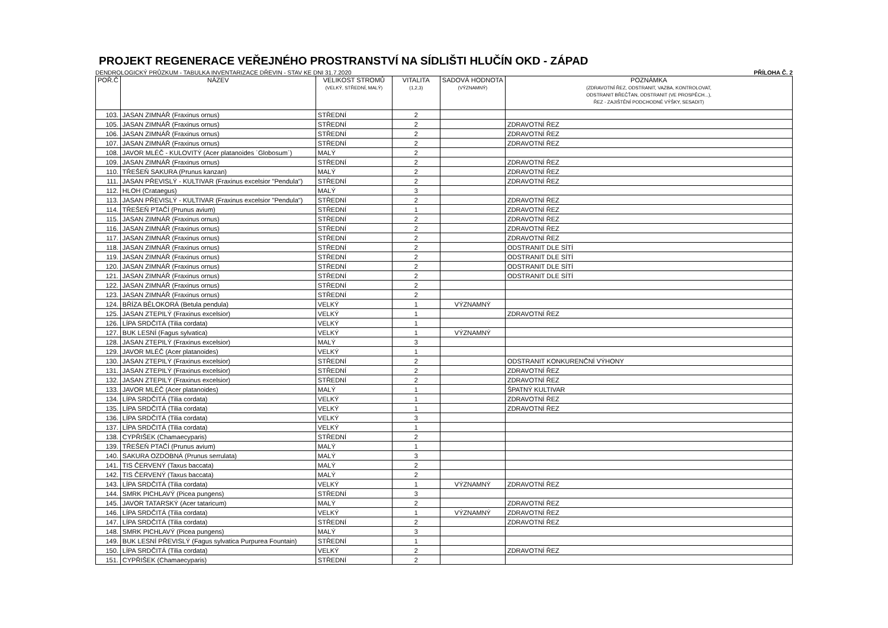PROJEKT REGENERACE VEŘEJNÉHO PROSTRANSTVÍ NA SÍDLIŠTI HLUČÍN OKD - ZÁPAD
DENDROLOGICKÝ PRŮZKUM - TABULKA INVENTARIZACE DŘEVIN - STAV KE DNI 31.7.2020 PŘÍLOHA Č. 2
| POŘ.Č | NÁZEV | VELIKOST STROMŮ (VELKÝ, STŘEDNÍ, MALÝ) | VITALITA (1,2,3) | SADOVÁ HODNOTA (VÝZNAMNÝ) | POZNÁMKA (ZDRAVOTNÍ ŘEZ, ODSTRANIT, VAZBA, KONTROLOVAT, ODSTRANIT BŘEČŤAN, ODSTRANIT (VE PROSPĚCH...), ŘEZ - ZAJIŠTĚNÍ PODCHODNÉ VÝŠKY, SESADIT) |
| --- | --- | --- | --- | --- | --- |
| 103. | JASAN ZIMNÁŘ (Fraxinus ornus) | STŘEDNÍ | 2 | | |
| 105. | JASAN ZIMNÁŘ (Fraxinus ornus) | STŘEDNÍ | 2 | | ZDRAVOTNÍ ŘEZ |
| 106. | JASAN ZIMNÁŘ (Fraxinus ornus) | STŘEDNÍ | 2 | | ZDRAVOTNÍ ŘEZ |
| 107. | JASAN ZIMNÁŘ (Fraxinus ornus) | STŘEDNÍ | 2 | | ZDRAVOTNÍ ŘEZ |
| 108. | JAVOR MLÉČ - KULOVITÝ (Acer platanoides ´Globosum´) | MALÝ | 2 | | |
| 109. | JASAN ZIMNÁŘ (Fraxinus ornus) | STŘEDNÍ | 2 | | ZDRAVOTNÍ ŘEZ |
| 110. | TŘEŠEŇ SAKURA (Prunus kanzan) | MALÝ | 2 | | ZDRAVOTNÍ ŘEZ |
| 111. | JASAN PŘEVISLÝ - KULTIVAR (Fraxinus excelsior "Pendula") | STŘEDNÍ | 2 | | ZDRAVOTNÍ ŘEZ |
| 112. | HLOH (Crataegus) | MALÝ | 3 | | |
| 113. | JASAN PŘEVISLÝ - KULTIVAR (Fraxinus excelsior "Pendula") | STŘEDNÍ | 2 | | ZDRAVOTNÍ ŘEZ |
| 114. | TŘEŠEŇ PTAČÍ (Prunus avium) | STŘEDNÍ | 1 | | ZDRAVOTNÍ ŘEZ |
| 115. | JASAN ZIMNÁŘ (Fraxinus ornus) | STŘEDNÍ | 2 | | ZDRAVOTNÍ ŘEZ |
| 116. | JASAN ZIMNÁŘ (Fraxinus ornus) | STŘEDNÍ | 2 | | ZDRAVOTNÍ ŘEZ |
| 117. | JASAN ZIMNÁŘ (Fraxinus ornus) | STŘEDNÍ | 2 | | ZDRAVOTNÍ ŘEZ |
| 118. | JASAN ZIMNÁŘ (Fraxinus ornus) | STŘEDNÍ | 2 | | ODSTRANIT DLE SÍTÍ |
| 119. | JASAN ZIMNÁŘ (Fraxinus ornus) | STŘEDNÍ | 2 | | ODSTRANIT DLE SÍTÍ |
| 120. | JASAN ZIMNÁŘ (Fraxinus ornus) | STŘEDNÍ | 2 | | ODSTRANIT DLE SÍTÍ |
| 121. | JASAN ZIMNÁŘ (Fraxinus ornus) | STŘEDNÍ | 2 | | ODSTRANIT DLE SÍTÍ |
| 122. | JASAN ZIMNÁŘ (Fraxinus ornus) | STŘEDNÍ | 2 | | |
| 123. | JASAN ZIMNÁŘ (Fraxinus ornus) | STŘEDNÍ | 2 | | |
| 124. | BŘÍZA BĚLOKORÁ (Betula pendula) | VELKÝ | 1 | VÝZNAMNÝ | |
| 125. | JASAN ZTEPILÝ (Fraxinus excelsior) | VELKÝ | 1 | | ZDRAVOTNÍ ŘEZ |
| 126. | LÍPA SRDČITÁ (Tilia cordata) | VELKÝ | 1 | | |
| 127. | BUK LESNÍ (Fagus sylvatica) | VELKÝ | 1 | VÝZNAMNÝ | |
| 128. | JASAN ZTEPILÝ (Fraxinus excelsior) | MALÝ | 3 | | |
| 129. | JAVOR MLÉČ (Acer platanoides) | VELKÝ | 1 | | |
| 130. | JASAN ZTEPILÝ (Fraxinus excelsior) | STŘEDNÍ | 2 | | ODSTRANIT KONKURENČNÍ VÝHONY |
| 131. | JASAN ZTEPILÝ (Fraxinus excelsior) | STŘEDNÍ | 2 | | ZDRAVOTNÍ ŘEZ |
| 132. | JASAN ZTEPILÝ (Fraxinus excelsior) | STŘEDNÍ | 2 | | ZDRAVOTNÍ ŘEZ |
| 133. | JAVOR MLÉČ (Acer platanoides) | MALÝ | 1 | | ŠPATNÝ KULTIVAR |
| 134. | LÍPA SRDČITÁ (Tilia cordata) | VELKÝ | 1 | | ZDRAVOTNÍ ŘEZ |
| 135. | LÍPA SRDČITÁ (Tilia cordata) | VELKÝ | 1 | | ZDRAVOTNÍ ŘEZ |
| 136. | LÍPA SRDČITÁ (Tilia cordata) | VELKÝ | 3 | | |
| 137. | LÍPA SRDČITÁ (Tilia cordata) | VELKÝ | 1 | | |
| 138. | CYPŘIŠEK (Chamaecyparis) | STŘEDNÍ | 2 | | |
| 139. | TŘEŠEŇ PTAČÍ (Prunus avium) | MALÝ | 1 | | |
| 140. | SAKURA OZDOBNÁ (Prunus serrulata) | MALÝ | 3 | | |
| 141. | TIS ČERVENÝ (Taxus baccata) | MALÝ | 2 | | |
| 142. | TIS ČERVENÝ (Taxus baccata) | MALÝ | 2 | | |
| 143. | LÍPA SRDČITÁ (Tilia cordata) | VELKÝ | 1 | VÝZNAMNÝ | ZDRAVOTNÍ ŘEZ |
| 144. | SMRK PICHLAVÝ (Picea pungens) | STŘEDNÍ | 3 | | |
| 145. | JAVOR TATARSKÝ (Acer tataricum) | MALÝ | 2 | | ZDRAVOTNÍ ŘEZ |
| 146. | LÍPA SRDČITÁ (Tilia cordata) | VELKÝ | 1 | VÝZNAMNÝ | ZDRAVOTNÍ ŘEZ |
| 147. | LÍPA SRDČITÁ (Tilia cordata) | STŘEDNÍ | 2 | | ZDRAVOTNÍ ŘEZ |
| 148. | SMRK PICHLAVÝ (Picea pungens) | MALÝ | 3 | | |
| 149. | BUK LESNÍ PŘEVISLÝ (Fagus sylvatica Purpurea Fountain) | STŘEDNÍ | 1 | | |
| 150. | LÍPA SRDČITÁ (Tilia cordata) | VELKÝ | 2 | | ZDRAVOTNÍ ŘEZ |
| 151. | CYPŘIŠEK (Chamaecyparis) | STŘEDNÍ | 2 | | |